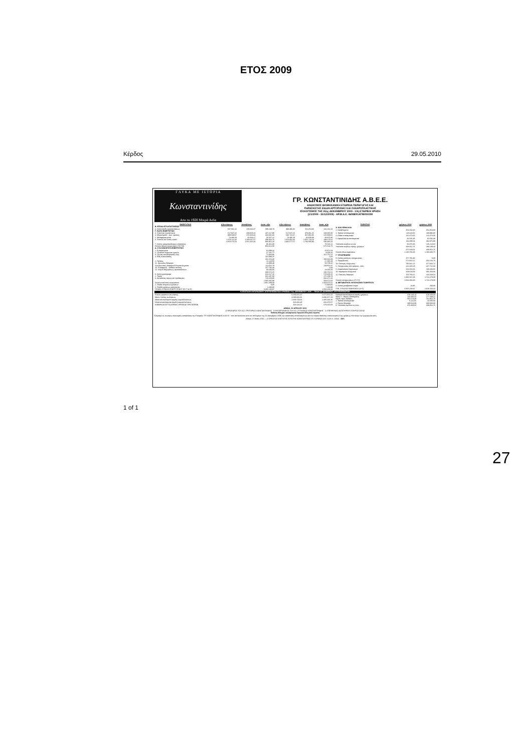ΕΤΟΣ 2009
Κέρδος 29.05.2010
Γ Λ Υ Κ Α Μ Ε Ι Σ Τ Ο Ρ Ι Α
Κωνσταντινίδης
Απο το 1920 Μικρά Ασία
ΓΡ. ΚΩΝΣΤΑΝΤΙΝΙΔΗΣ Α.Β.Ε.Ε.
ΑΝΩΝΥΜΟΣ ΒΙΟΜΗΧΑΝΙΚΗ ΕΤΑΙΡΕΙΑ ΠΑΡΑΓΩΓΗΣ ΚΑΙ
ΠΑΡΑΣΚΕΥΗΣ ΕΙΔΩΝ ΑΡΤΟΠΟΙΙΑΣ ΚΑΙ ΖΑΧΑΡΟΠΛΑΣΤΙΚΗΣ
ΙΣΟΛΟΓΙΣΜΟΣ ΤΗΣ 31ης ΔΕΚΕΜΒΡΙΟΥ 2009 - 10η ΕΤΑΙΡΙΚΗ ΧΡΗΣΗ
(1/1/2009 - 31/12/2009) - ΑΡ.Μ.Α.Ε. 46088/01ΑΤ/Β/00/239
| ΕΝΕΡΓΗΤΙΚΟ | Αξία κτήσεως | Αποσβέσεις | Αναπ. αξία | Αξία κτήσεως | Αποσβέσεις | Αναπ. αξία |
| --- | --- | --- | --- | --- | --- | --- |
| Β. ΕΞΟΔΑ ΕΓΚΑΤΑΣΤΑΣΕΩΣ | | | | | | |
| 4. Λοιπά έξοδα εγκαταστάσεως | 507.692,16 | 109.443,37 | 398.248,79 | 398.386,82 | 154.254,68 | 244.132,14 |
| Γ. ΠΑΓΙΟ ΕΝΕΡΓΗΤΙΚΟ | | | | | | |
| 3. Κτίρια και τεχνικά έργα | 517.047,15 | 409.829,16 | 107.217,99 | 517.047,15 | 378.361,25 | 138.685,90 |
| 4. Μηχανήματα - τεχν. εγκ/σεις | 809.530,67 | 374.929,34 | 434.601,33 | 536.741,67 | 315.902,05 | 220.839,62 |
| 5. Μεταφορικά μέσα | 73.486,29 | 46.919,17 | 26.567,12 | 73.486,29 | 34.609,39 | 38.876,90 |
| 6. Έπιπλα και λοιπός εξοπλ. | 1.479.112,43 | 1.180.647,67 | 298.464,76 | 1.254.302,46 | 1.055.723,24 | 198.579,22 |
| | 2.879.176,54 | 2.012.325,34 | 866.851,20 | 2.381.577,57 | 1.784.595,93 | 596.981,64 |
| 7. Λοιπές μακροπρόθεσμες απαιτήσεις | | | 86.461,39 | | | 78.543,12 |
| Σύνολο πάγιου ενεργητικού (ΓΙΙ+ΓΙΙΙ) | | | 953.312,59 | | | 675.524,76 |
| Δ. ΚΥΚΛΟΦΟΡΟΥΝ ΕΝΕΡΓΗΤΙΚΟ | | | | | | |
| 1. Εμπορεύματα | | | 31.099,42 | | | 20.872,58 |
| 2. Προϊόντα έτοιμα και ημιτελή | | | 27.131,77 | | | 8.008,10 |
| 3. Πρώτες και βοηθητικές ύλες | | | 71.834,86 | | | 161.752,21 |
| 4. Είδη συσκευασίας | | | 101.088,25 | | | 0,00 |
| | | | 231.154,30 | | | 190.632,89 |
| 1. Πελάτες | | | 11.123,58 | | | 17.386,39 |
| 11. Χρεώστες διάφοροι | | | 14.399,49 | | | 50.709,26 |
| 11α.Χρεώστες διάφοροι-Ελληνικό Δημόσιο | | | 111.652,78 | | | 138.601,87 |
| 10. Επισφαλείς - επίδικοι πελάτες | | | 157.766,40 | | | 0,00 |
| 12. Λ/σμοί διαχειρίσεως προκαταβολών | | | 35.630,00 | | | 24.005,00 |
| | | | 330.572,25 | | | 230.702,52 |
| 3. Λοιπά χρεόγραφα | | | 324.217,16 | | | 578.468,16 |
| 1. Ταμείο | | | 341.187,08 | | | 275.199,78 |
| 3. Καταθέσεις όψεως και προθεσμίας | | | 724.158,80 | | | 644.472,26 |
| | | | 1.065.345,88 | | | 919.672,04 |
| Σύνολο κυκλ/ντος ενεργητικού | | | 1.951.289,59 | | | 1.919.475,61 |
| 1. Έξοδα επομένων χρήσεων | | | 0,00 | | | 71.900,00 |
| 2. Έσοδα χρήσεως εισπρακτέα | | | 2.288,00 | | | 7.130,93 |
| ΓΕΝΙΚΟ ΣΥΝΟΛΟ ΕΝΕΡΓΗΤΙΚΟΥ (Β+Γ+Δ+Ε) | | | 3.305.138,97 | | | 2.918.163,44 |
| ΠΑΘΗΤΙΚΟ | χρήσεως 2009 | χρήσεως 2008 |
| --- | --- | --- |
| Α. ΙΔΙΑ ΚΕΦΑΛΑΙΑ | | |
| 1. Καταβλημένο | 354.354,00 | 354.354,00 |
| 1. Τακτικό αποθεματικό | 118.118,00 | 109.996,95 |
| 3. Ειδικά αποθεματικά | 211.473,66 | 211.473,66 |
| 5. Αφορολόγητα αποθεματικά | 81.506,38 | 81.506,38 |
| | 411.098,04 | 402.976,99 |
| Υπόλοιπο κερδών εις νέο | 36.976,88 | 145.213,32 |
| Υπόλοιπο κερδών προηγ. χρήσεων | 438.352,76 | 293.139,44 |
| | 475.329,64 | 438.352,76 |
| Σύνολο ιδίων κεφαλαίων | 1.240.781,68 | 1.195.683,75 |
| Γ. ΥΠΟΧΡΕΩΣΕΙΣ | | |
| 8. Λοιπές μακ/σμες υποχρεώσεις | 157.766,40 | 0,00 |
| 1. Προμηθευτές | 572.810,12 | 354.144,70 |
| 2α. Επιταγές πληρωτέες | 795.921,21 | 377.665,72 |
| 5. Υποχρεώσεις από φόρους - τέλη | 141.440,29 | 267.722,68 |
| 6. Ασφαλιστικοί Οργανισμοί | 131.002,63 | 103.284,05 |
| 10. Μερίσματα πληρωτέα | 108.623,69 | 466.204,00 |
| 11. Πιστωτές διάφοροι | 156.769,15 | 153.258,54 |
| | 1.906.567,09 | 1.722.279,69 |
| Σύνολο υποχρεώσεων (ΓΙ+ΓΙΙ) | 2.064.333,49 | 1.722.279,69 |
| Δ. ΜΕΤΑΒΑΤΙΚΟΙ ΛΟΓΑΡΙΑΣΜΟΙ ΠΑΘΗΤΙΚΟΥ | | |
| 3. Λοιποί μεταβατικοί λ/σμοί | 23,80 | 200,00 |
| ΓΕΝ. ΣΥΝΟΛΟ ΠΑΘΗΤΙΚΟΥ (Α+Γ) | 3.305.138,97 | 2.918.163,44 |
ΚΑΤΑΣΤΑΣΗ ΛΟΓΑΡΙΑΣΜΟΥ ΑΠΟΤΕΛΕΣΜΑΤΩΝ ΧΡΗΣΕΩΣ 31ης ΔΕΚΕΜΒΡΙΟΥ 2009 — ΠΙΝΑΚΑΣ ΔΙΑΘΕΣΕΩΣ ΑΠΟΤΕΛΕΣΜΑΤΩΝ
| Κύκλος εργασιών (πωλήσεις) | 6.269.415,47 | 5.571.921,54 |
| Μείον: Κόστος πωλήσεων | 3.599.681,81 | 3.086.877,19 |
| Μικτά αποτελέσματα (κέρδη) εκμεταλλεύσεως | 2.669.733,66 | 2.485.044,35 |
| Ολικά αποτελέσματα (κέρδη) εκμεταλλεύσεως | 323.492,48 | 644.470,57 |
| ΚΑΘΑΡΑ ΑΠΟΤ/ΤΑ (ΚΕΡΔΗ) ΧΡΗΣΕΩΣ ΠΡΟ ΦΟΡΩΝ | 319.143,13 | 679.160,03 |
| Καθαρά αποτελέσματα (κέρδη) χρήσεως | 319.143,13 | 679.160,03 |
| Μείον: 1. Φόρος εισοδήματος | 143.346,53 | 177.208,21 |
| Κέρδη προς διάθεση | 592.074,38 | 761.852,76 |
| 1. Τακτικό αποθεματικό | 8.121,05 | 23.500,00 |
| 2. Πρώτο Μέρισμα | 108.623,69 | 300.000,00 |
| 8. Υπόλοιπο κερδών εις νέον | 475.329,64 | 438.352,76 |
ΑΘΗΝΑ, 30 ΑΠΡΙΛΙΟΥ 2010
Ο ΠΡΟΕΔΡΟΣ ΤΟΥ Δ.Σ. ΓΡΗΓΟΡΙΟΣ ΚΩΝΣΤΑΝΤΙΝΙΔΗΣ Ο ΑΝΤΙΠΡΟΕΔΡΟΣ ΤΟΥ Δ.Σ. ΣΤΥΛΙΑΝΟΣ ΚΩΝΣΤΑΝΤΙΝΙΔΗΣ Ο ΥΠΕΥΘΥΝΟΣ ΛΟΓΙΣΤΗΡΙΟΥ ΣΤΑΥΡΟΣ ΣΑΓΑΣ
Έκθεση Ελέγχου Ανεξάρτητου Ορκωτού Ελεγκτή Λογιστή
Ελέγξαμε τις ανωτέρω οικονομικές καταστάσεις της Εταιρείας "ΓΡ. ΚΩΝΣΤΑΝΤΙΝΙΔΗΣ Α.Β.Ε.Ε." που αποτελούνται από τον ισολογισμό της 31 Δεκεμβρίου 2009, την κατάσταση αποτελεσμάτων και τον πίνακα διάθεσης αποτελεσμάτων της χρήσεως που έληξε την ημερομηνία αυτή.
Αθήνα, 27 Μαΐου 2010 — Ο ΟΡΚΩΤΟΣ ΕΛΕΓΚΤΗΣ ΛΟΓΙΣΤΗΣ ΚΩΝΣΤΑΝΤΙΝΟΣ ΣΠ. ΚΟΥΦΟΣ Α.Μ. Σ.Ο.Ε.Λ. 13631 ΣΟΛ
1 of 1
27